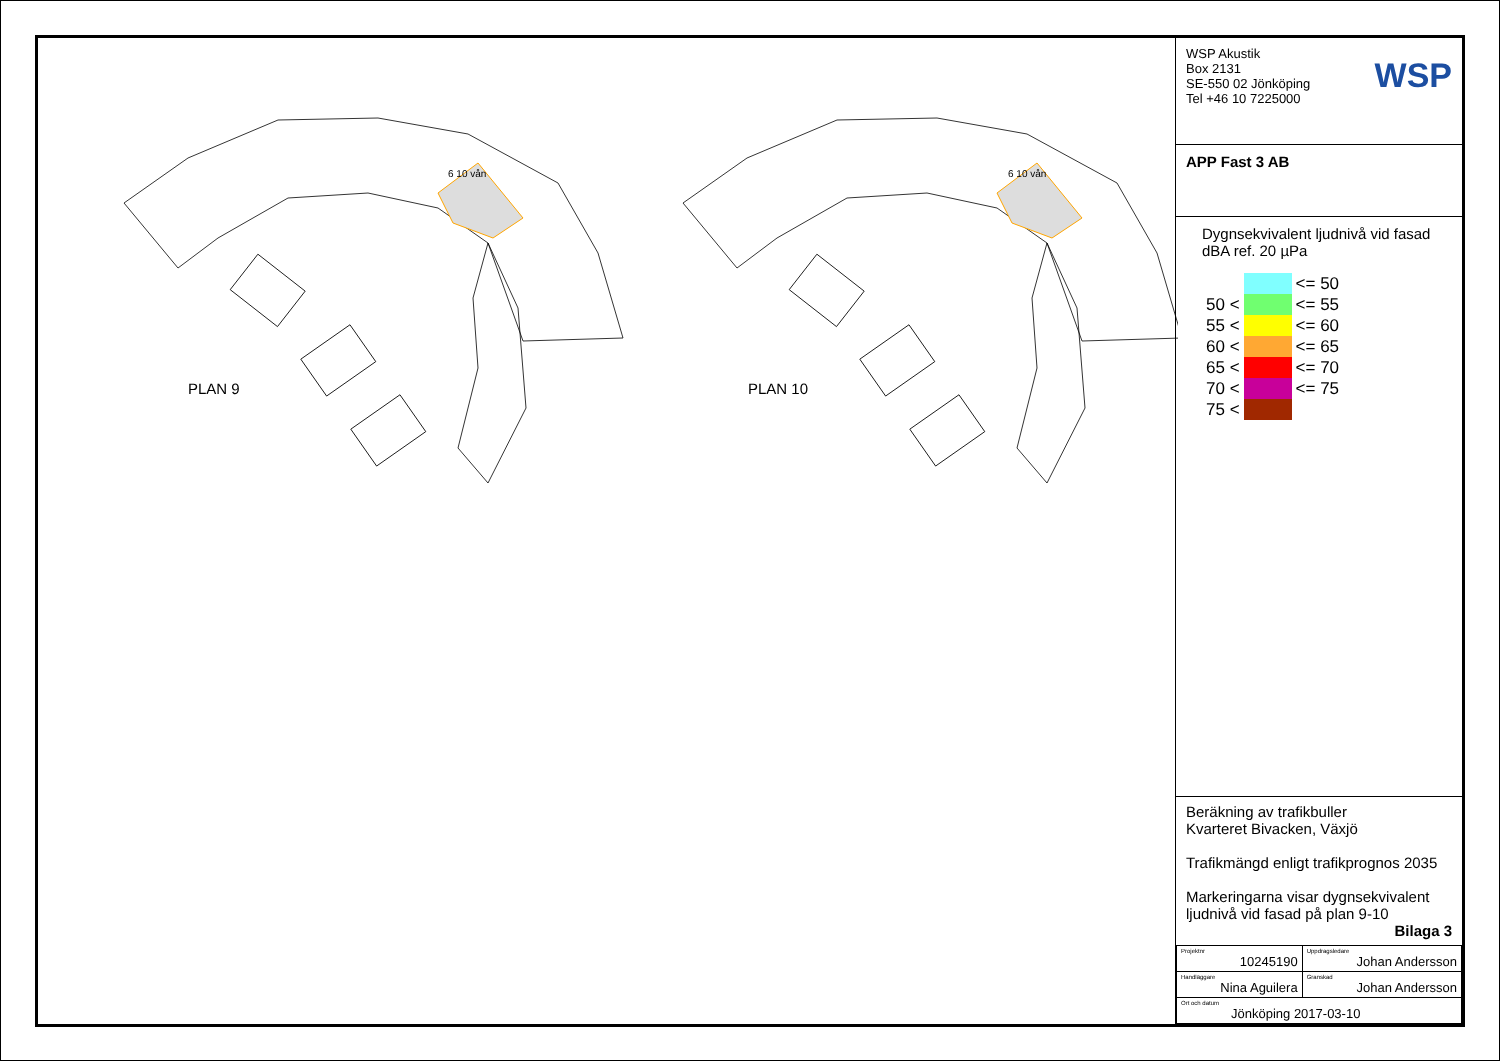PLAN 9 PLAN 10
6 10 vån 6 10 vån
WSP Akustik
Box 2131
SE-550 02 Jönköping
Tel +46 10 7225000
WSP
APP Fast 3 AB
Dygnsekvivalent ljudnivå vid fasad
dBA ref. 20 µPa
| | | <= 50 |
| 50 < | | <= 55 |
| 55 < | | <= 60 |
| 60 < | | <= 65 |
| 65 < | | <= 70 |
| 70 < | | <= 75 |
| 75 < | | |
Beräkning av trafikbuller
Kvarteret Bivacken, Växjö
Trafikmängd enligt trafikprognos 2035
Markeringarna visar dygnsekvivalent
ljudnivå vid fasad på plan 9-10
Bilaga 3
| Projektnr 10245190 | Uppdragsledare Johan Andersson |
| Handläggare Nina Aguilera | Granskad Johan Andersson |
| Ort och datum Jönköping 2017-03-10 | |